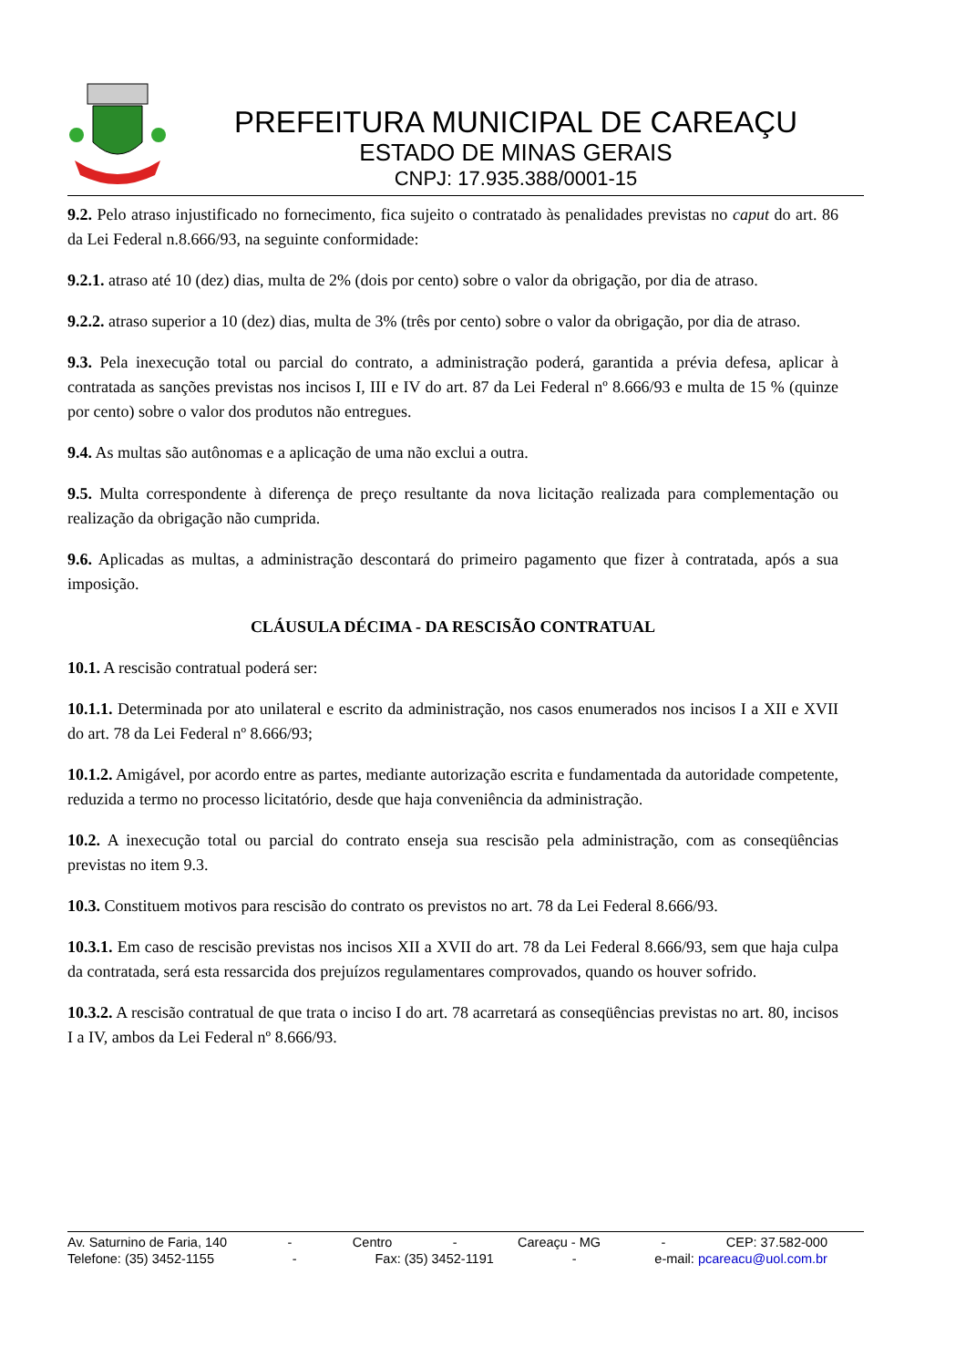PREFEITURA MUNICIPAL DE CAREAÇU
ESTADO DE MINAS GERAIS
CNPJ: 17.935.388/0001-15
9.2. Pelo atraso injustificado no fornecimento, fica sujeito o contratado às penalidades previstas no caput do art. 86 da Lei Federal n.8.666/93, na seguinte conformidade:
9.2.1. atraso até 10 (dez) dias, multa de 2% (dois por cento) sobre o valor da obrigação, por dia de atraso.
9.2.2. atraso superior a 10 (dez) dias, multa de 3% (três por cento) sobre o valor da obrigação, por dia de atraso.
9.3. Pela inexecução total ou parcial do contrato, a administração poderá, garantida a prévia defesa, aplicar à contratada as sanções previstas nos incisos I, III e IV do art. 87 da Lei Federal nº 8.666/93 e multa de 15 % (quinze por cento) sobre o valor dos produtos não entregues.
9.4. As multas são autônomas e a aplicação de uma não exclui a outra.
9.5. Multa correspondente à diferença de preço resultante da nova licitação realizada para complementação ou realização da obrigação não cumprida.
9.6. Aplicadas as multas, a administração descontará do primeiro pagamento que fizer à contratada, após a sua imposição.
CLÁUSULA DÉCIMA - DA RESCISÃO CONTRATUAL
10.1. A rescisão contratual poderá ser:
10.1.1. Determinada por ato unilateral e escrito da administração, nos casos enumerados nos incisos I a XII e XVII do art. 78 da Lei Federal nº 8.666/93;
10.1.2. Amigável, por acordo entre as partes, mediante autorização escrita e fundamentada da autoridade competente, reduzida a termo no processo licitatório, desde que haja conveniência da administração.
10.2. A inexecução total ou parcial do contrato enseja sua rescisão pela administração, com as conseqüências previstas no item 9.3.
10.3. Constituem motivos para rescisão do contrato os previstos no art. 78 da Lei Federal 8.666/93.
10.3.1. Em caso de rescisão previstas nos incisos XII a XVII do art. 78 da Lei Federal 8.666/93, sem que haja culpa da contratada, será esta ressarcida dos prejuízos regulamentares comprovados, quando os houver sofrido.
10.3.2. A rescisão contratual de que trata o inciso I do art. 78 acarretará as conseqüências previstas no art. 80, incisos I a IV, ambos da Lei Federal nº 8.666/93.
Av. Saturnino de Faria, 140 - Centro - Careaçu - MG - CEP: 37.582-000
Telefone: (35) 3452-1155 - Fax: (35) 3452-1191 - e-mail: pcareacu@uol.com.br